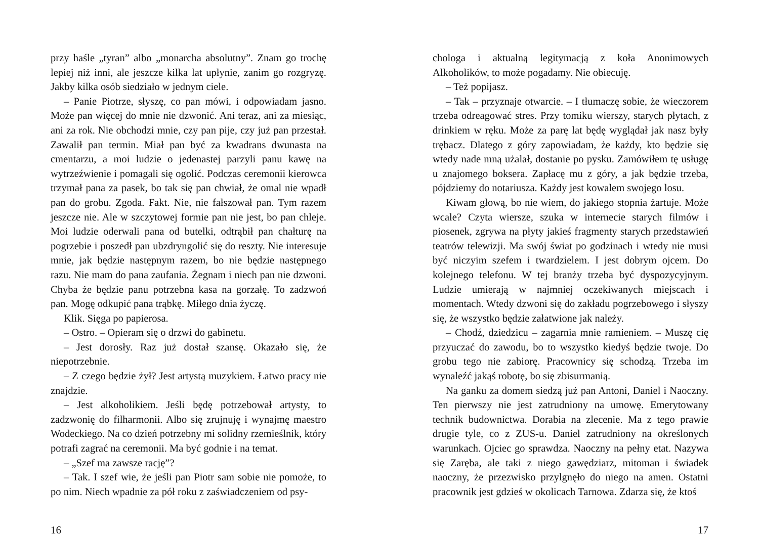przy haśle „tyran” albo „monarcha absolutny”. Znam go trochę lepiej niż inni, ale jeszcze kilka lat upłynie, zanim go rozgryzę. Jakby kilka osób siedziało w jednym ciele.
– Panie Piotrze, słyszę, co pan mówi, i odpowiadam jasno. Może pan więcej do mnie nie dzwonić. Ani teraz, ani za miesiąc, ani za rok. Nie obchodzi mnie, czy pan pije, czy już pan przestał. Zawalił pan termin. Miał pan być za kwadrans dwunasta na cmentarzu, a moi ludzie o jedenastej parzyli panu kawę na wytrzeźwienie i pomagali się ogolić. Podczas ceremonii kierowca trzymał pana za pasek, bo tak się pan chwiał, że omal nie wpadł pan do grobu. Zgoda. Fakt. Nie, nie fałszował pan. Tym razem jeszcze nie. Ale w szczytowej formie pan nie jest, bo pan chleje. Moi ludzie oderwali pana od butelki, odtrąbił pan chałturę na pogrzebie i poszedł pan ubzdryngolić się do reszty. Nie interesuje mnie, jak będzie następnym razem, bo nie będzie następnego razu. Nie mam do pana zaufania. Żegnam i niech pan nie dzwoni. Chyba że będzie panu potrzebna kasa na gorzałę. To zadzwoń pan. Mogę odkupić pana trąbkę. Miłego dnia życzę.
Klik. Sięga po papierosa.
– Ostro. – Opieram się o drzwi do gabinetu.
– Jest dorosły. Raz już dostał szansę. Okazało się, że niepotrzebnie.
– Z czego będzie żył? Jest artystą muzykiem. Łatwo pracy nie znajdzie.
– Jest alkoholikiem. Jeśli będę potrzebował artysty, to zadzwonię do filharmonii. Albo się zrujnuję i wynajmę maestro Wodeckiego. Na co dzień potrzebny mi solidny rzemieślnik, który potrafi zagrać na ceremonii. Ma być godnie i na temat.
– „Szef ma zawsze rację”?
– Tak. I szef wie, że jeśli pan Piotr sam sobie nie pomoże, to po nim. Niech wpadnie za pół roku z zaświadczeniem od psy-
16
chologa i aktualną legitymacją z koła Anonimowych Alkoholików, to może pogadamy. Nie obiecuję.
– Też popijasz.
– Tak – przyznaje otwarcie. – I tłumaczę sobie, że wieczorem trzeba odreagować stres. Przy tomiku wierszy, starych płytach, z drinkiem w ręku. Może za parę lat będę wyglądał jak nasz były trębacz. Dlatego z góry zapowiadam, że każdy, kto będzie się wtedy nade mną użalał, dostanie po pysku. Zamówiłem tę usługę u znajomego boksera. Zapłacę mu z góry, a jak będzie trzeba, pójdziemy do notariusza. Każdy jest kowalem swojego losu.
Kiwam głową, bo nie wiem, do jakiego stopnia żartuje. Może wcale? Czyta wiersze, szuka w internecie starych filmów i piosenek, zgrywa na płyty jakieś fragmenty starych przedstawień teatrów telewizji. Ma swój świat po godzinach i wtedy nie musi być niczyim szefem i twardzielem. I jest dobrym ojcem. Do kolejnego telefonu. W tej branży trzeba być dyspozycyjnym. Ludzie umierają w najmniej oczekiwanych miejscach i momentach. Wtedy dzwoni się do zakładu pogrzebowego i słyszy się, że wszystko będzie załatwione jak należy.
– Chodź, dziedzicu – zagarnia mnie ramieniem. – Muszę cię przyuczać do zawodu, bo to wszystko kiedyś będzie twoje. Do grobu tego nie zabiorę. Pracownicy się schodzą. Trzeba im wynaleźć jakąś robotę, bo się zbisurmanią.
Na ganku za domem siedzą już pan Antoni, Daniel i Naoczny. Ten pierwszy nie jest zatrudniony na umowę. Emerytowany technik budownictwa. Dorabia na zlecenie. Ma z tego prawie drugie tyle, co z ZUS-u. Daniel zatrudniony na określonych warunkach. Ojciec go sprawdza. Naoczny na pełny etat. Nazywa się Zaręba, ale taki z niego gawędziarz, mitoman i świadek naoczny, że przezwisko przylgnęło do niego na amen. Ostatni pracownik jest gdzieś w okolicach Tarnowa. Zdarza się, że ktoś
17